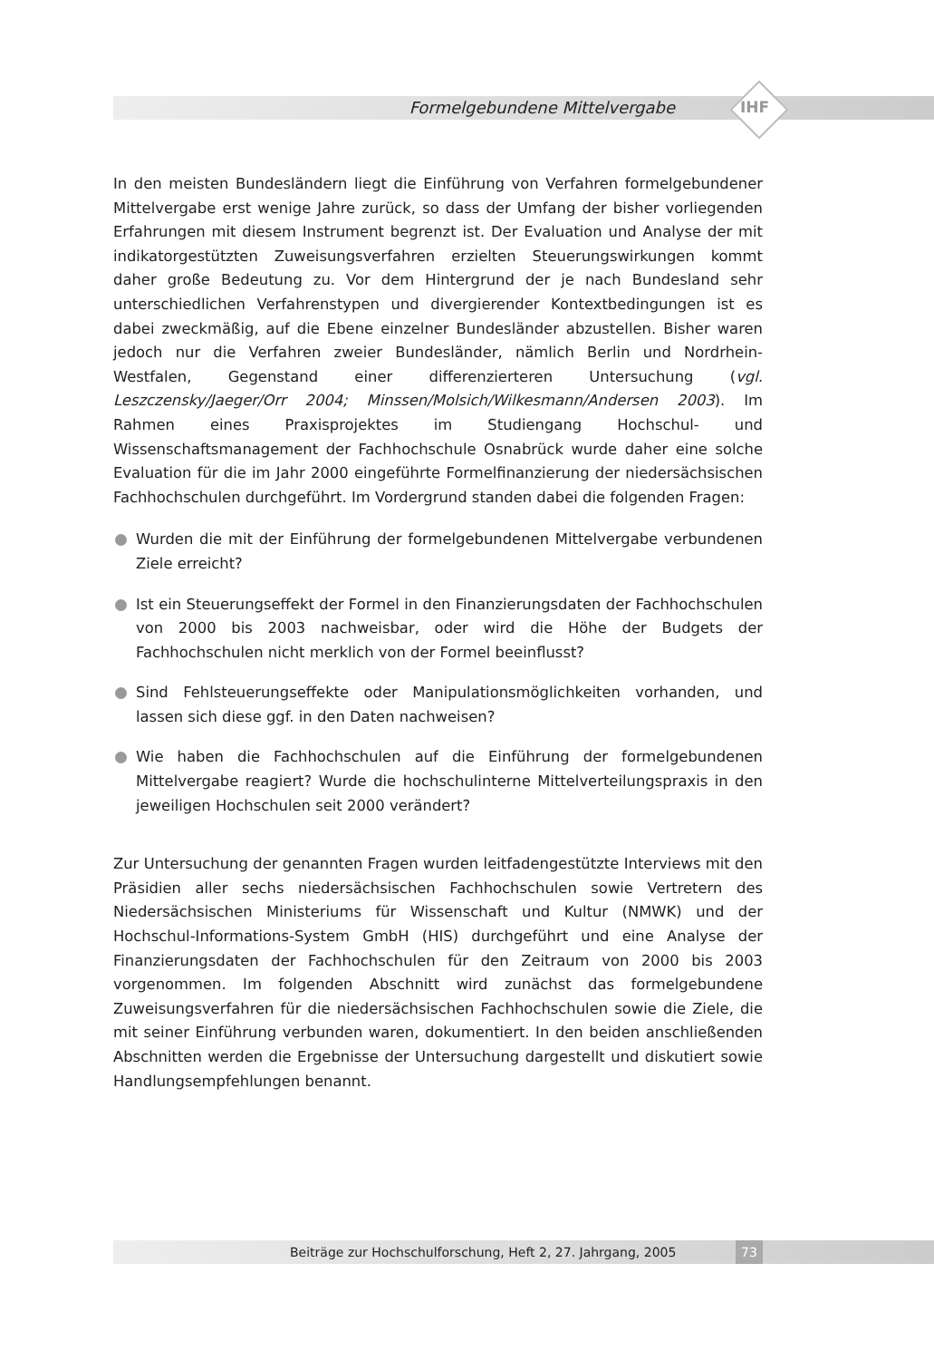Formelgebundene Mittelvergabe
IHF
In den meisten Bundesländern liegt die Einführung von Verfahren formelgebundener Mittelvergabe erst wenige Jahre zurück, so dass der Umfang der bisher vorliegenden Erfahrungen mit diesem Instrument begrenzt ist. Der Evaluation und Analyse der mit indikatorgestützten Zuweisungsverfahren erzielten Steuerungswirkungen kommt daher große Bedeutung zu. Vor dem Hintergrund der je nach Bundesland sehr unterschiedlichen Verfahrenstypen und divergierender Kontextbedingungen ist es dabei zweckmäßig, auf die Ebene einzelner Bundesländer abzustellen. Bisher waren jedoch nur die Verfahren zweier Bundesländer, nämlich Berlin und Nordrhein-Westfalen, Gegenstand einer differenzierteren Untersuchung (vgl. Leszczensky/Jaeger/Orr 2004; Minssen/Molsich/Wilkesmann/Andersen 2003). Im Rahmen eines Praxisprojektes im Studiengang Hochschul- und Wissenschaftsmanagement der Fachhochschule Osnabrück wurde daher eine solche Evaluation für die im Jahr 2000 eingeführte Formelfinanzierung der niedersächsischen Fachhochschulen durchgeführt. Im Vordergrund standen dabei die folgenden Fragen:
Wurden die mit der Einführung der formelgebundenen Mittelvergabe verbundenen Ziele erreicht?
Ist ein Steuerungseffekt der Formel in den Finanzierungsdaten der Fachhochschulen von 2000 bis 2003 nachweisbar, oder wird die Höhe der Budgets der Fachhochschulen nicht merklich von der Formel beeinflusst?
Sind Fehlsteuerungseffekte oder Manipulationsmöglichkeiten vorhanden, und lassen sich diese ggf. in den Daten nachweisen?
Wie haben die Fachhochschulen auf die Einführung der formelgebundenen Mittelvergabe reagiert? Wurde die hochschulinterne Mittelverteilungspraxis in den jeweiligen Hochschulen seit 2000 verändert?
Zur Untersuchung der genannten Fragen wurden leitfadengestützte Interviews mit den Präsidien aller sechs niedersächsischen Fachhochschulen sowie Vertretern des Niedersächsischen Ministeriums für Wissenschaft und Kultur (NMWK) und der Hochschul-Informations-System GmbH (HIS) durchgeführt und eine Analyse der Finanzierungsdaten der Fachhochschulen für den Zeitraum von 2000 bis 2003 vorgenommen. Im folgenden Abschnitt wird zunächst das formelgebundene Zuweisungsverfahren für die niedersächsischen Fachhochschulen sowie die Ziele, die mit seiner Einführung verbunden waren, dokumentiert. In den beiden anschließenden Abschnitten werden die Ergebnisse der Untersuchung dargestellt und diskutiert sowie Handlungsempfehlungen benannt.
Beiträge zur Hochschulforschung, Heft 2, 27. Jahrgang, 2005 73